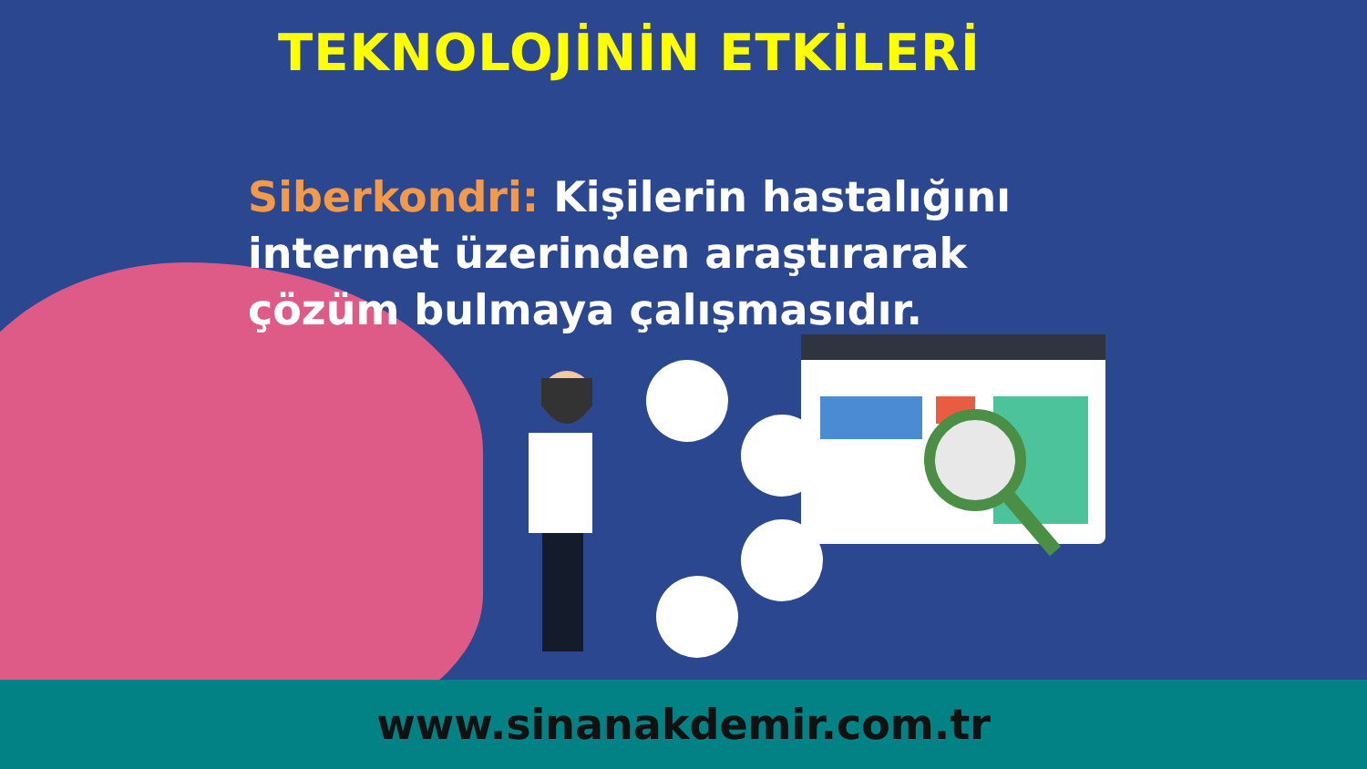TEKNOLOJİNİN ETKİLERİ
Siberkondri: Kişilerin hastalığını internet üzerinden araştırarak çözüm bulmaya çalışmasıdır.
www.sinanakdemir.com.tr